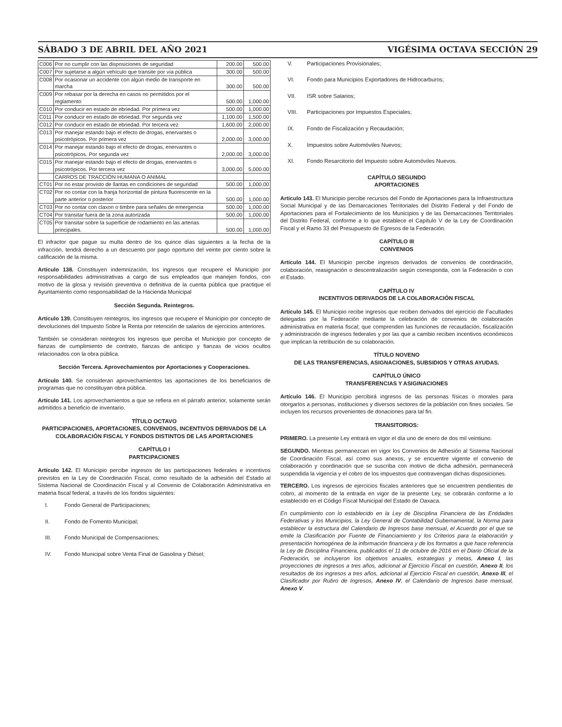SÁBADO 3 DE ABRIL DEL AÑO 2021 VIGÉSIMA OCTAVA SECCIÓN 29
| C006 | Por no cumplir con las disposiciones de seguridad | 200.00 | 500.00 |
| C007 | Por sujetarse a algún vehículo que transite por vía pública | 300.00 | 500.00 |
| C008 | Por ocasionar un accidente con algún medio de transporte en marcha | 300.00 | 500.00 |
| C009 | Por rebasar por la derecha en casos no permitidos por el reglamento | 500.00 | 1,000.00 |
| C010 | Por conducir en estado de ebriedad. Por primera vez | 500.00 | 1,000.00 |
| C011 | Por conducir en estado de ebriedad. Por segunda vez | 1,100.00 | 1,500.00 |
| C012 | Por conducir en estado de ebriedad. Por tercera vez | 1,600.00 | 2,000.00 |
| C013 | Por manejar estando bajo el efecto de drogas, enervantes o psicotrópicos. Por primera vez | 2,000.00 | 3,000.00 |
| C014 | Por manejar estando bajo el efecto de drogas, enervantes o psicotrópicos. Por segunda vez | 2,000.00 | 3,000.00 |
| C015 | Por manejar estando bajo el efecto de drogas, enervantes o psicotrópicos. Por tercera vez | 3,000.00 | 5,000.00 |
| | CARROS DE TRACCIÓN HUMANA O ANIMAL | | |
| CT01 | Por no estar provisto de llantas en condiciones de seguridad | 500.00 | 1,000.00 |
| CT02 | Por no contar con la franja horizontal de pintura fluorescente en la parte anterior o posterior | 500.00 | 1,000.00 |
| CT03 | Por no contar con claxon o timbre para señales de emergencia | 500.00 | 1,000.00 |
| CT04 | Por transitar fuera de la zona autorizada | 500.00 | 1,000.00 |
| CT05 | Por transitar sobre la superficie de rodamiento en las arterias principales. | 500.00 | 1,000.00 |
El infractor que pague su multa dentro de los quince días siguientes a la fecha de la infracción, tendrá derecho a un descuento por pago oportuno del veinte por ciento sobre la calificación de la misma.
Artículo 138. Constituyen indemnización, los ingresos que recupere el Municipio por responsabilidades administrativas a cargo de sus empleados que manejen fondos, con motivo de la glosa y revisión preventiva o definitiva de la cuenta pública que practique el Ayuntamiento como responsabilidad de la Hacienda Municipal
Sección Segunda. Reintegros.
Artículo 139. Constituyen reintegros, los ingresos que recupere el Municipio por concepto de devoluciones del Impuesto Sobre la Renta por retención de salarios de ejercicios anteriores.
También se consideran reintegros los ingresos que perciba el Municipio por concepto de fianzas de cumplimiento de contrato, fianzas de anticipo y fianzas de vicios ocultos relacionados con la obra pública.
Sección Tercera. Aprovechamientos por Aportaciones y Cooperaciones.
Artículo 140. Se consideran aprovechamientos las aportaciones de los beneficiarios de programas que no constituyan obra pública.
Artículo 141. Los aprovechamientos a que se refiera en el párrafo anterior, solamente serán admitidos a beneficio de inventario.
TÍTULO OCTAVO
PARTICIPACIONES, APORTACIONES, CONVENIOS, INCENTIVOS DERIVADOS DE LA COLABORACIÓN FISCAL Y FONDOS DISTINTOS DE LAS APORTACIONES
CAPÍTULO I
PARTICIPACIONES
Artículo 142. El Municipio percibe ingresos de las participaciones federales e incentivos previstos en la Ley de Coordinación Fiscal, como resultado de la adhesión del Estado al Sistema Nacional de Coordinación Fiscal y al Convenio de Colaboración Administrativa en materia fiscal federal, a través de los fondos siguientes:
I. Fondo General de Participaciones;
II. Fondo de Fomento Municipal;
III. Fondo Municipal de Compensaciones;
IV. Fondo Municipal sobre Venta Final de Gasolina y Diésel;
V. Participaciones Provisionales;
VI. Fondo para Municipios Exportadores de Hidrocarburos;
VII. ISR sobre Salarios;
VIII. Participaciones por Impuestos Especiales;
IX. Fondo de Fiscalización y Recaudación;
X. Impuestos sobre Automóviles Nuevos;
XI. Fondo Resarcitorio del Impuesto sobre Automóviles Nuevos.
CAPÍTULO SEGUNDO
APORTACIONES
Artículo 143. El Municipio percibe recursos del Fondo de Aportaciones para la Infraestructura Social Municipal y de las Demarcaciones Territoriales del Distrito Federal y del Fondo de Aportaciones para el Fortalecimiento de los Municipios y de las Demarcaciones Territoriales del Distrito Federal, conforme a lo que establece el Capítulo V de la Ley de Coordinación Fiscal y el Ramo 33 del Presupuesto de Egresos de la Federación.
CAPÍTULO III
CONVENIOS
Artículo 144. El Municipio percibe ingresos derivados de convenios de coordinación, colaboración, reasignación o descentralización según corresponda, con la Federación o con el Estado.
CAPÍTULO IV
INCENTIVOS DERIVADOS DE LA COLABORACIÓN FISCAL
Artículo 145. El Municipio recibe ingresos que reciben derivados del ejercicio de Facultades delegadas por la Federación mediante la celebración de convenios de colaboración administrativa en materia fiscal; que comprenden las funciones de recaudación, fiscalización y administración de ingresos federales y por las que a cambio reciben incentivos económicos que implican la retribución de su colaboración.
TÍTULO NOVENO
DE LAS TRANSFERENCIAS, ASIGNACIONES, SUBSIDIOS Y OTRAS AYUDAS.
CAPÍTULO ÚNICO
TRANSFERENCIAS Y ASIGINACIONES
Artículo 146. El Municipio percibirá ingresos de las personas físicas o morales para otorgarlos a personas, instituciones y diversos sectores de la población con fines sociales. Se incluyen los recursos provenientes de donaciones para tal fin.
TRANSITORIOS:
PRIMERO. La presente Ley entrará en vigor el día uno de enero de dos mil veintiuno.
SEGUNDO. Mientras permanezcan en vigor los Convenios de Adhesión al Sistema Nacional de Coordinación Fiscal, así como sus anexos, y se encuentre vigente el convenio de colaboración y coordinación que se suscriba con motivo de dicha adhesión, permanecerá suspendida la vigencia y el cobro de los impuestos que contravengan dichas disposiciones.
TERCERO. Los ingresos de ejercicios fiscales anteriores que se encuentren pendientes de cobro, al momento de la entrada en vigor de la presente Ley, se cobrarán conforme a lo establecido en el Código Fiscal Municipal del Estado de Oaxaca.
En cumplimiento con lo establecido en la Ley de Disciplina Financiera de las Entidades Federativas y los Municipios, la Ley General de Contabilidad Gubernamental, la Norma para establecer la estructura del Calendario de Ingresos base mensual, el Acuerdo por el que se emite la Clasificación por Fuente de Financiamiento y los Criterios para la elaboración y presentación homogénea de la información financiera y de los formatos a que hace referencia la Ley de Disciplina Financiera, publicados el 11 de octubre de 2016 en el Diario Oficial de la Federación, se incluyeron los objetivos anuales, estrategias y metas, Anexo I, las proyecciones de ingresos a tres años, adicional al Ejercicio Fiscal en cuestión, Anexo II, los resultados de los ingresos a tres años, adicional al Ejercicio Fiscal en cuestión, Anexo III, el Clasificador por Rubro de Ingresos, Anexo IV, el Calendario de Ingresos base mensual, Anexo V.